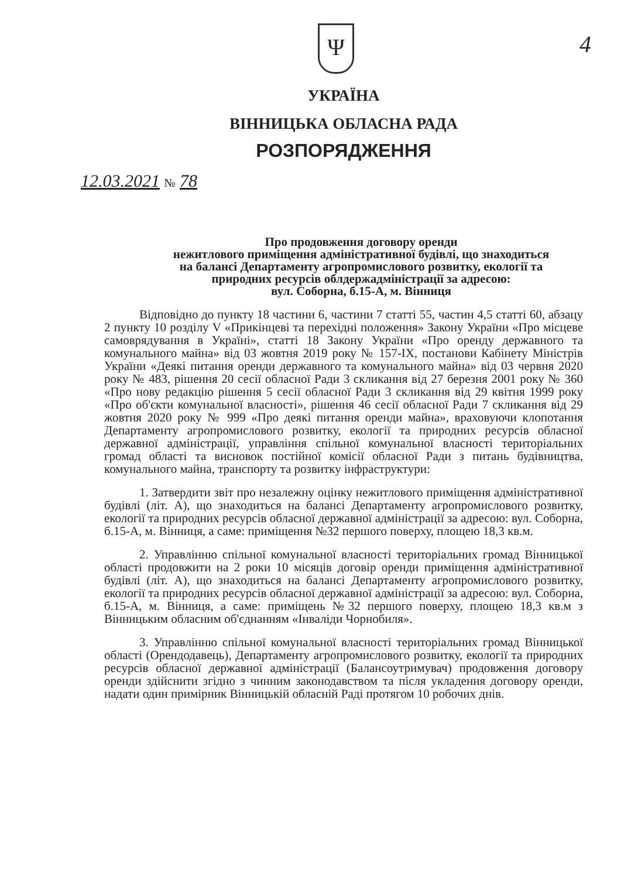Ψ
4
УКРАЇНА
ВІННИЦЬКА ОБЛАСНА РАДА
РОЗПОРЯДЖЕННЯ
12.03.2021 № 78
Про продовження договору оренди
нежитлового приміщення адміністративної будівлі, що знаходиться
на балансі Департаменту агропромислового розвитку, екології та
природних ресурсів облдержадміністрації за адресою:
вул. Соборна, б.15-А, м. Вінниця
Відповідно до пункту 18 частини 6, частини 7 статті 55, частин 4,5 статті 60, абзацу 2 пункту 10 розділу V «Прикінцеві та перехідні положення» Закону України «Про місцеве самоврядування в Україні», статті 18 Закону України «Про оренду державного та комунального майна» від 03 жовтня 2019 року № 157-IX, постанови Кабінету Міністрів України «Деякі питання оренди державного та комунального майна» від 03 червня 2020 року № 483, рішення 20 сесії обласної Ради 3 скликання від 27 березня 2001 року № 360 «Про нову редакцію рішення 5 сесії обласної Ради 3 скликання від 29 квітня 1999 року «Про об'єкти комунальної власності», рішення 46 сесії обласної Ради 7 скликання від 29 жовтня 2020 року № 999 «Про деякі питання оренди майна», враховуючи клопотання Департаменту агропромислового розвитку, екології та природних ресурсів обласної державної адміністрації, управління спільної комунальної власності територіальних громад області та висновок постійної комісії обласної Ради з питань будівництва, комунального майна, транспорту та розвитку інфраструктури:
1. Затвердити звіт про незалежну оцінку нежитлового приміщення адміністративної будівлі (літ. А), що знаходиться на балансі Департаменту агропромислового розвитку, екології та природних ресурсів обласної державної адміністрації за адресою: вул. Соборна, б.15-А, м. Вінниця, а саме: приміщення №32 першого поверху, площею 18,3 кв.м.
2. Управлінню спільної комунальної власності територіальних громад Вінницької області продовжити на 2 роки 10 місяців договір оренди приміщення адміністративної будівлі (літ. А), що знаходиться на балансі Департаменту агропромислового розвитку, екології та природних ресурсів обласної державної адміністрації за адресою: вул. Соборна, б.15-А, м. Вінниця, а саме: приміщень №32 першого поверху, площею 18,3 кв.м з Вінницьким обласним об'єднанням «Інваліди Чорнобиля».
3. Управлінню спільної комунальної власності територіальних громад Вінницької області (Орендодавець), Департаменту агропромислового розвитку, екології та природних ресурсів обласної державної адміністрації (Балансоутримувач) продовження договору оренди здійснити згідно з чинним законодавством та після укладення договору оренди, надати один примірник Вінницькій обласній Раді протягом 10 робочих днів.